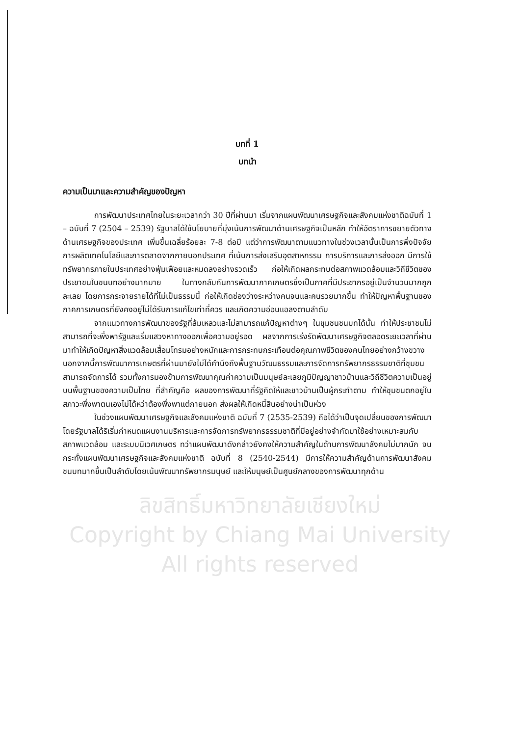ลิขสิทธิ์มหาวิทยาลัยเชียงใหม่
Copyright by Chiang Mai University
All rights reserved
บทที่ 1
บทนำ
ความเป็นมาและความสำคัญของปัญหา
การพัฒนาประเทศไทยในระยะเวลากว่า 30 ปีที่ผ่านมา เริ่มจากแผนพัฒนาเศรษฐกิจและสังคมแห่งชาติฉบับที่ 1 – ฉบับที่ 7 (2504 – 2539) รัฐบาลได้ใช้นโยบายที่มุ่งเน้นการพัฒนาด้านเศรษฐกิจเป็นหลัก ทำให้อัตราการขยายตัวทางด้านเศรษฐกิจของประเทศ เพิ่มขึ้นเฉลี่ยร้อยละ 7-8 ต่อปี แต่ว่าการพัฒนาตามแนวทางในช่วงเวลานั้นเป็นการพึ่งปัจจัยการผลิตเทคโนโลยีและการตลาดจากภายนอกประเทศ ที่เน้นการส่งเสริมอุตสาหกรรม การบริการและการส่งออก มีการใช้ทรัพยากรภายในประเทศอย่างฟุ่มเฟือยและหมดลงอย่างรวดเร็ว ก่อให้เกิดผลกระทบต่อสภาพแวดล้อมและวิถีชีวิตของประชาชนในชนบทอย่างมากมาย ในทางกลับกันการพัฒนาภาคเกษตรซึ่งเป็นภาคที่มีประชากรอยู่เป็นจำนวนมากถูกละเลย โดยการกระจายรายได้ที่ไม่เป็นธรรมนี้ ก่อให้เกิดช่องว่างระหว่างคนจนและคนรวยมากขึ้น ทำให้ปัญหาพื้นฐานของภาคการเกษตรที่ยังคงอยู่ไม่ได้รับการแก้ไขเท่าที่ควร และเกิดความอ่อนแอลงตามลำดับ
จากแนวทางการพัฒนาของรัฐที่ล้มเหลวและไม่สามารถแก้ปัญหาต่างๆ ในชุมชนชนบทได้นั้น ทำให้ประชาชนไม่สามารถที่จะพึ่งพารัฐและเริ่มแสวงหาทางออกเพื่อความอยู่รอด ผลจากการเร่งรัดพัฒนาเศรษฐกิจตลอดระยะเวลาที่ผ่านมาทำให้เกิดปัญหาสิ่งแวดล้อมเสื่อมโทรมอย่างหนักและการกระทบกระเทือนต่อคุณภาพชีวิตของคนไทยอย่างกว้างขวาง นอกจากนี้การพัฒนาการเกษตรที่ผ่านมายังไม่ได้คำนึงถึงพื้นฐานวัฒนธรรมและการจัดการทรัพยากรธรรมชาติที่ชุมชนสามารถจัดการได้ รวมทั้งการมองข้ามการพัฒนาคุณค่าความเป็นมนุษย์ละเลยภูมิปัญญาชาวบ้านและวิถีชีวิตความเป็นอยู่บนพื้นฐานของความเป็นไทย ที่สำคัญคือ ผลของการพัฒนาที่รัฐคิดให้และชาวบ้านเป็นผู้กระทำตาม ทำให้ชุมชนตกอยู่ในสภาวะพึ่งพาตนเองไม่ได้หว่าต้องพึ่งพาแต่ภายนอก ส่งผลให้เกิดหนี้สินอย่างน่าเป็นห่วง
ในช่วงแผนพัฒนาเศรษฐกิจและสังคมแห่งชาติ ฉบับที่ 7 (2535-2539) ถือได้ว่าเป็นจุดเปลี่ยนของการพัฒนาโดยรัฐบาลได้ริเริ่มกำหนดแผนงานบริหารและการจัดการทรัพยากรธรรมชาติที่มีอยู่อย่างจำกัดมาใช้อย่างเหมาะสมกับสภาพแวดล้อม และระบบนิเวศเกษตร ทว่าแผนพัฒนาดังกล่าวยังคงให้ความสำคัญในด้านการพัฒนาสังคมไม่มากนัก จนกระทั่งแผนพัฒนาเศรษฐกิจและสังคมแห่งชาติ ฉบับที่ 8 (2540-2544) มีการให้ความสำคัญด้านการพัฒนาสังคมชนบทมากขึ้นเป็นลำดับโดยเน้นพัฒนาทรัพยากรมนุษย์ และให้มนุษย์เป็นศูนย์กลางของการพัฒนาทุกด้าน